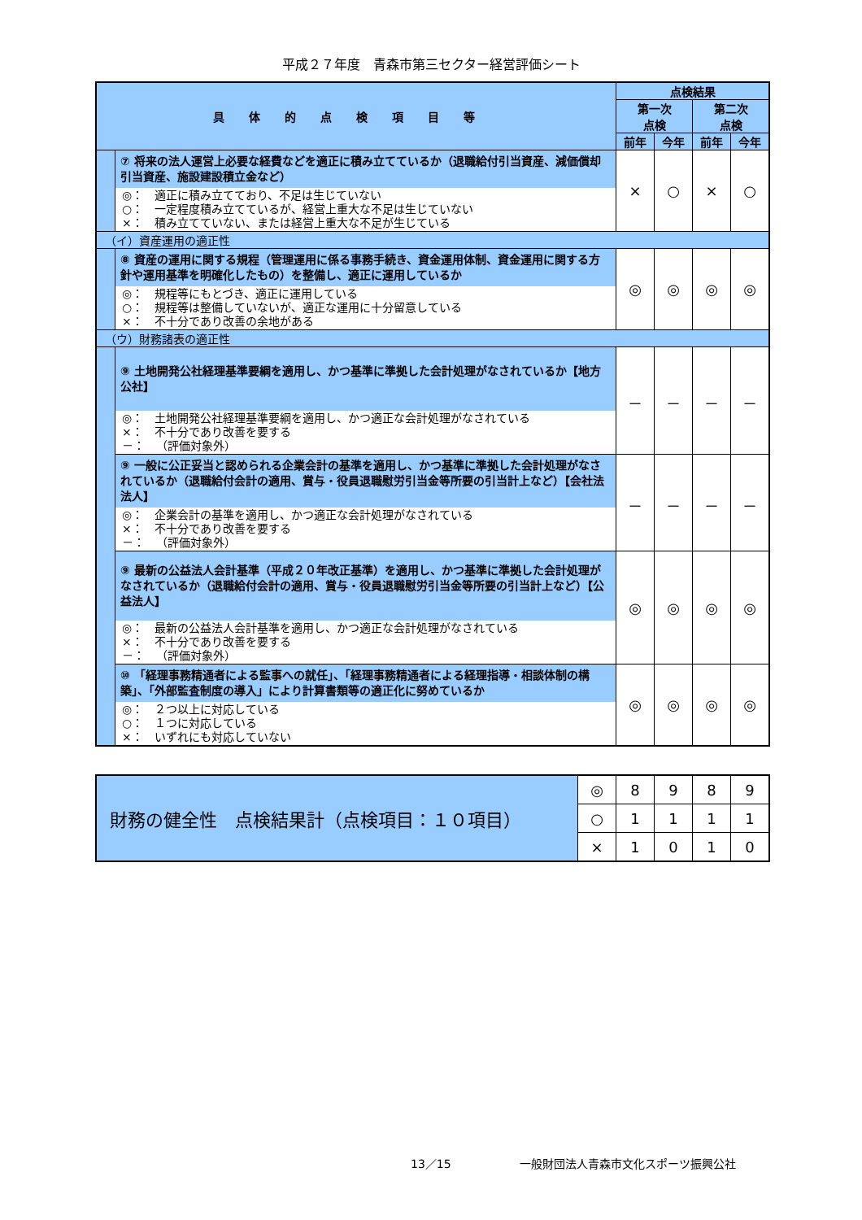平成２７年度　青森市第三セクター経営評価シート
| 具体的点検項目等 | | 点検結果 | | | |
| --- | --- | --- | --- | --- | --- |
| | | 第一次 点検 | | 第二次 点検 | |
| | | 前年 | 今年 | 前年 | 今年 |
| | ⑦ 将来の法人運営上必要な経費などを適正に積み立てているか（退職給付引当資産、減価償却引当資産、施設建設積立金など） ◎： 適正に積み立てており、不足は生じていない ○： 一定程度積み立てているが、経営上重大な不足は生じていない ×： 積み立てていない、または経営上重大な不足が生じている | × | ○ | × | ○ |
| （イ）資産運用の適正性 | | | | | |
| | ⑧ 資産の運用に関する規程（管理運用に係る事務手続き、資金運用体制、資金運用に関する方針や運用基準を明確化したもの）を整備し、適正に運用しているか ◎： 規程等にもとづき、適正に運用している ○： 規程等は整備していないが、適正な運用に十分留意している ×： 不十分であり改善の余地がある | ◎ | ◎ | ◎ | ◎ |
| （ウ）財務諸表の適正性 | | | | | |
| | ⑨ 土地開発公社経理基準要綱を適用し、かつ基準に準拠した会計処理がなされているか【地方公社】 ◎： 土地開発公社経理基準要綱を適用し、かつ適正な会計処理がなされている ×： 不十分であり改善を要する －： （評価対象外） | － | － | － | － |
| | ⑨ 一般に公正妥当と認められる企業会計の基準を適用し、かつ基準に準拠した会計処理がなされているか（退職給付会計の適用、賞与・役員退職慰労引当金等所要の引当計上など）【会社法法人】 ◎： 企業会計の基準を適用し、かつ適正な会計処理がなされている ×： 不十分であり改善を要する －： （評価対象外） | － | － | － | － |
| | ⑨ 最新の公益法人会計基準（平成２０年改正基準）を適用し、かつ基準に準拠した会計処理がなされているか（退職給付会計の適用、賞与・役員退職慰労引当金等所要の引当計上など）【公益法人】 ◎： 最新の公益法人会計基準を適用し、かつ適正な会計処理がなされている ×： 不十分であり改善を要する －： （評価対象外） | ◎ | ◎ | ◎ | ◎ |
| | ⑩ 「経理事務精通者による監事への就任」、「経理事務精通者による経理指導・相談体制の構築」、「外部監査制度の導入」により計算書類等の適正化に努めているか ◎： ２つ以上に対応している ○： １つに対応している ×： いずれにも対応していない | ◎ | ◎ | ◎ | ◎ |
| 財務の健全性 点検結果計（点検項目：１０項目） | ◎ | 8 | 9 | 8 | 9 |
| | ○ | 1 | 1 | 1 | 1 |
| | × | 1 | 0 | 1 | 0 |
13／15 一般財団法人青森市文化スポーツ振興公社